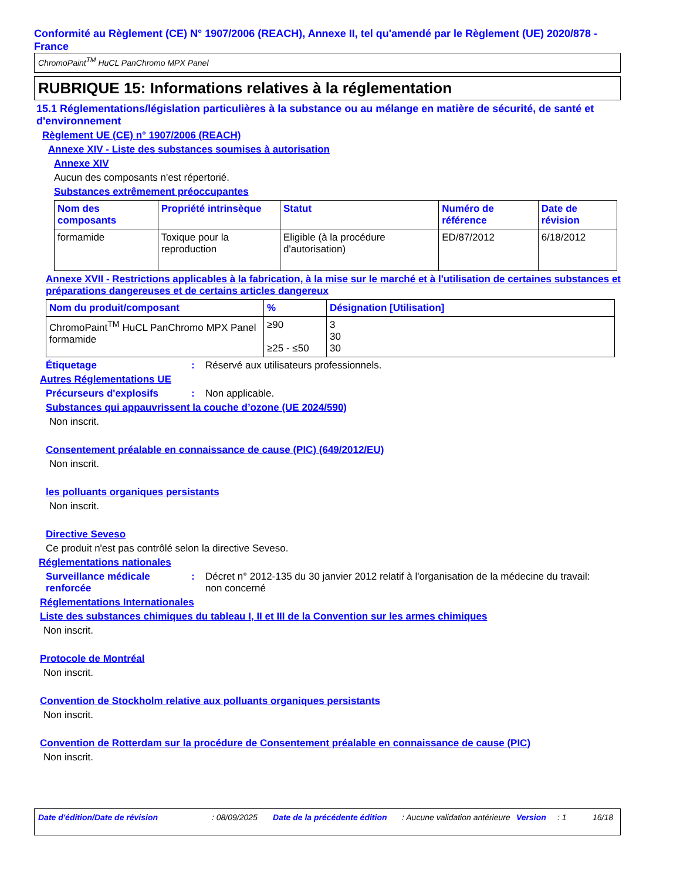Conformité au Règlement (CE) N° 1907/2006 (REACH), Annexe II, tel qu'amendé par le Règlement (UE) 2020/878 - France
ChromoPaint<sup>TM</sup> HuCL PanChromo MPX Panel
RUBRIQUE 15: Informations relatives à la réglementation
15.1 Réglementations/législation particulières à la substance ou au mélange en matière de sécurité, de santé et d'environnement
Règlement UE (CE) n° 1907/2006 (REACH)
Annexe XIV - Liste des substances soumises à autorisation
Annexe XIV
Aucun des composants n'est répertorié.
Substances extrêmement préoccupantes
| Nom des composants | Propriété intrinsèque | Statut | Numéro de référence | Date de révision |
| --- | --- | --- | --- | --- |
| formamide | Toxique pour la reproduction | Eligible (à la procédure d'autorisation) | ED/87/2012 | 6/18/2012 |
Annexe XVII - Restrictions applicables à la fabrication, à la mise sur le marché et à l'utilisation de certaines substances et préparations dangereuses et de certains articles dangereux
| Nom du produit/composant | % | Désignation [Utilisation] |
| --- | --- | --- |
| ChromoPaint<sup>TM</sup> HuCL PanChromo MPX Panel formamide | ≥90 ≥25 - ≤50 | 3 30 30 |
Étiquetage: Réservé aux utilisateurs professionnels.
Autres Réglementations UE
Précurseurs d'explosifs: Non applicable.
Substances qui appauvrissent la couche d’ozone (UE 2024/590)
Non inscrit.
Consentement préalable en connaissance de cause (PIC) (649/2012/EU)
Non inscrit.
les polluants organiques persistants
Non inscrit.
Directive Seveso
Ce produit n'est pas contrôlé selon la directive Seveso.
Réglementations nationales
Surveillance médicale renforcée: Décret n° 2012-135 du 30 janvier 2012 relatif à l'organisation de la médecine du travail: non concerné
Réglementations Internationales
Liste des substances chimiques du tableau I, II et III de la Convention sur les armes chimiques
Non inscrit.
Protocole de Montréal
Non inscrit.
Convention de Stockholm relative aux polluants organiques persistants
Non inscrit.
Convention de Rotterdam sur la procédure de Consentement préalable en connaissance de cause (PIC)
Non inscrit.
Date d'édition/Date de révision: 08/09/2025 Date de la précédente édition: Aucune validation antérieure Version: 1 16/18